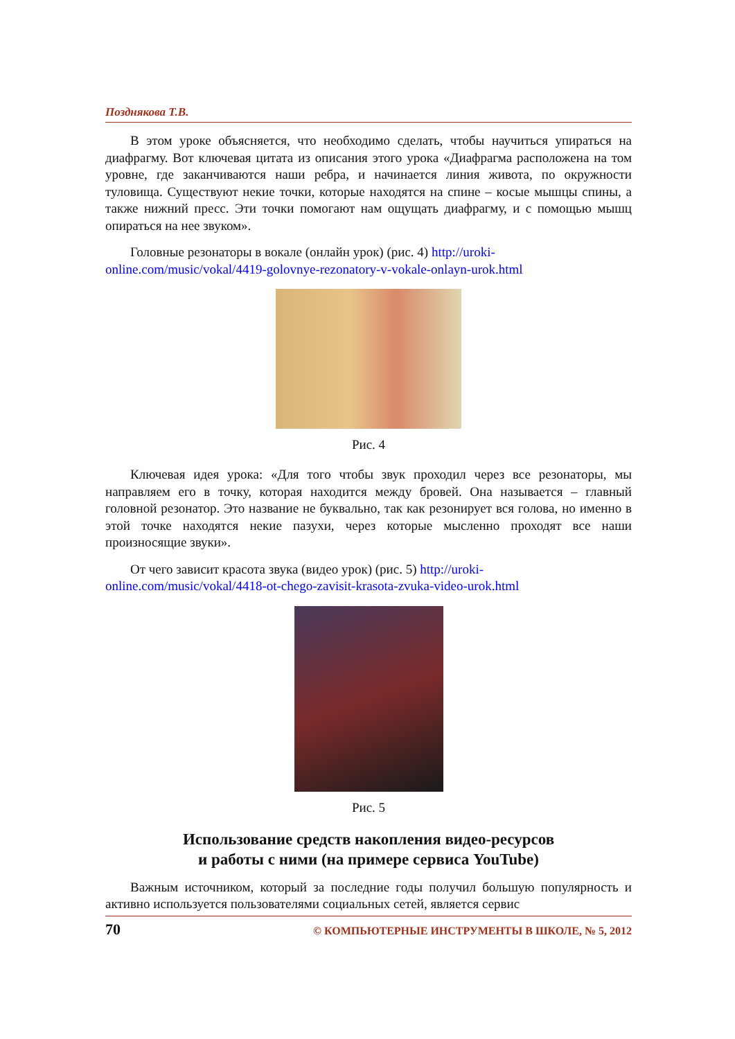Позднякова Т.В.
В этом уроке объясняется, что необходимо сделать, чтобы научиться упираться на диафрагму. Вот ключевая цитата из описания этого урока «Диафрагма расположена на том уровне, где заканчиваются наши ребра, и начинается линия живота, по окружности туловища. Существуют некие точки, которые находятся на спине – косые мышцы спины, а также нижний пресс. Эти точки помогают нам ощущать диафрагму, и с помощью мышц опираться на нее звуком».
Головные резонаторы в вокале (онлайн урок) (рис. 4) http://uroki-online.com/music/vokal/4419-golovnye-rezonatory-v-vokale-onlayn-urok.html
Рис. 4
Ключевая идея урока: «Для того чтобы звук проходил через все резонаторы, мы направляем его в точку, которая находится между бровей. Она называется – главный головной резонатор. Это название не буквально, так как резонирует вся голова, но именно в этой точке находятся некие пазухи, через которые мысленно проходят все наши произносящие звуки».
От чего зависит красота звука (видео урок) (рис. 5) http://uroki-online.com/music/vokal/4418-ot-chego-zavisit-krasota-zvuka-video-urok.html
Рис. 5
Использование средств накопления видео-ресурсов
и работы с ними (на примере сервиса YouTube)
Важным источником, который за последние годы получил большую популярность и активно используется пользователями социальных сетей, является сервис
70 © КОМПЬЮТЕРНЫЕ ИНСТРУМЕНТЫ В ШКОЛЕ, № 5, 2012